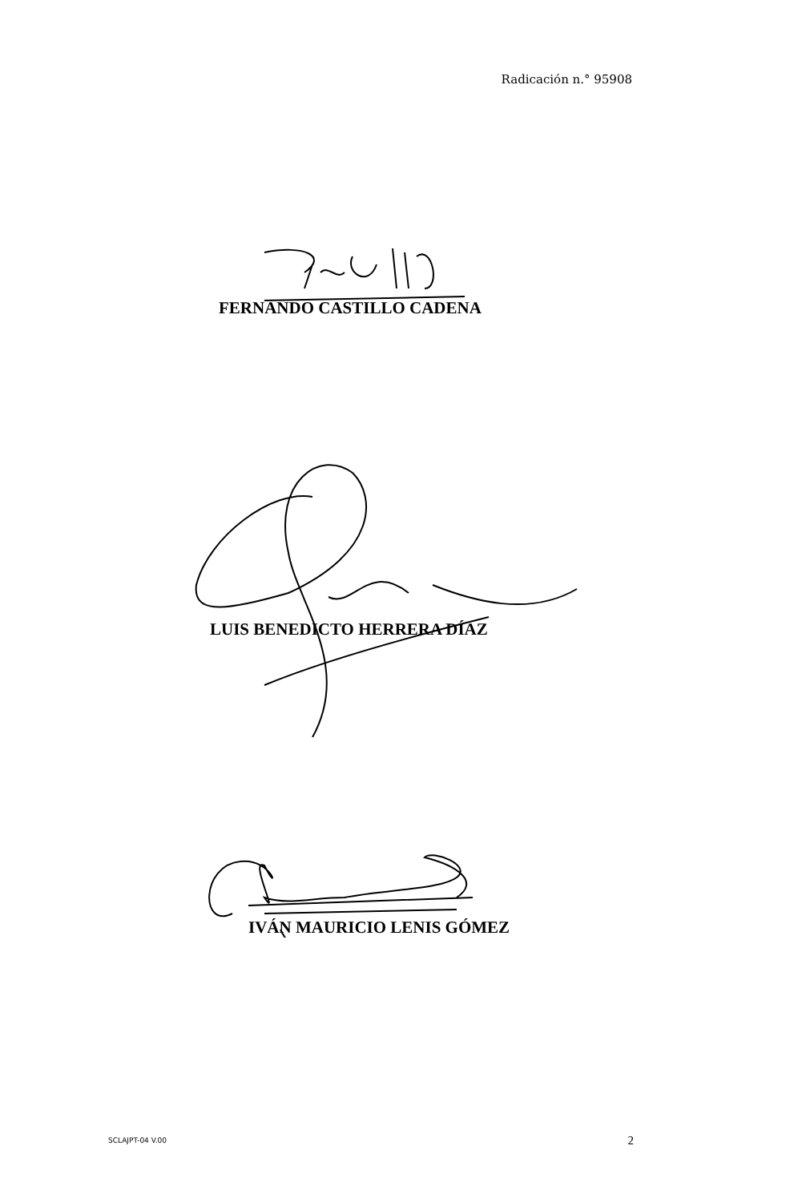Radicación n.° 95908
FERNANDO CASTILLO CADENA
LUIS BENEDICTO HERRERA DÍAZ
IVÁN MAURICIO LENIS GÓMEZ
SCLAJPT-04 V.00 2